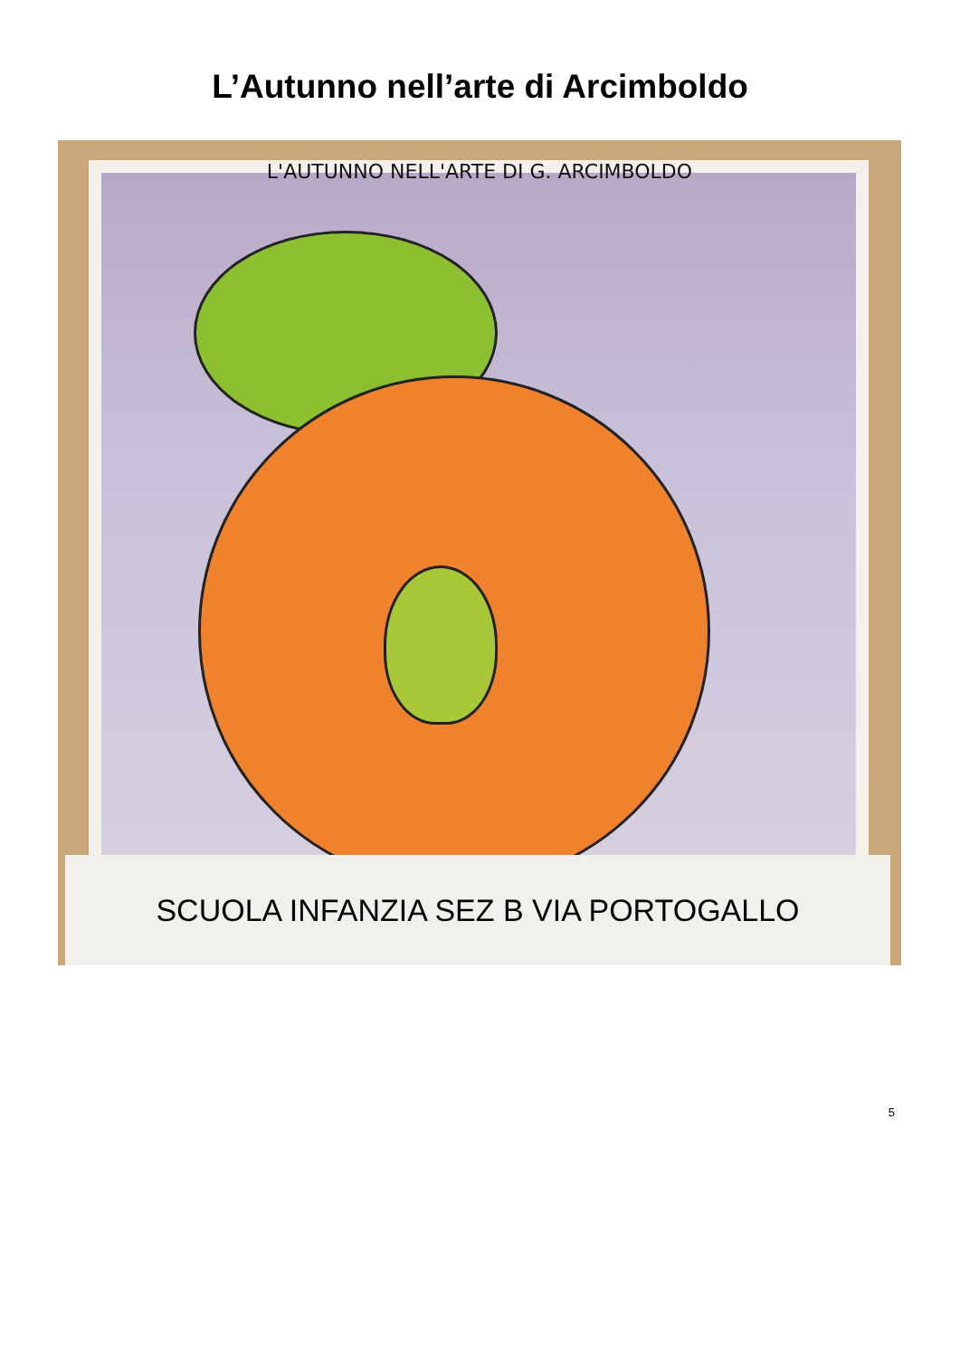L’Autunno nell’arte di Arcimboldo
L'AUTUNNO NELL'ARTE DI G. ARCIMBOLDO
SCUOLA INFANZIA SEZ B VIA PORTOGALLO
5